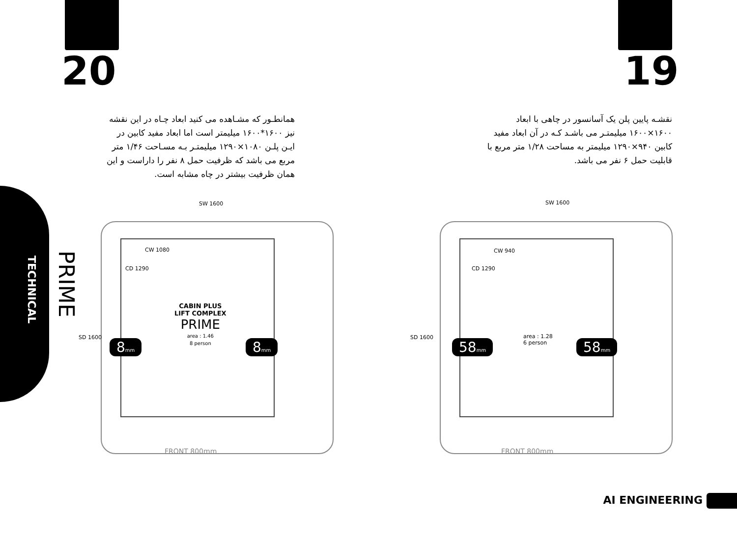20 19
همانطـور که مشـاهده می کنید ابعاد چـاه در این نقشه نیز ۱۶۰۰*۱۶۰۰ میلیمتر است اما ابعاد مفید کابین در ایـن پلـن ۱۰۸۰×۱۲۹۰ میلیمتـر بـه مسـاحت ۱/۴۶ متر مربع می باشد که ظرفیت حمل ۸ نفر را داراست و این همان ظرفیت بیشتر در چاه مشابه است.
نقشـه پایین پلن یک آسانسور در چاهی با ابعاد ۱۶۰۰×۱۶۰۰ میلیمتـر می باشـد کـه در آن ابعاد مفید کابین ۹۴۰×۱۲۹۰ میلیمتر به مساحت ۱/۲۸ متر مربع با قابلیت حمل ۶ نفر می باشد.
TECHNICAL
PRIME
SW 1600
CW 1080
CD 1290
SD 1600
CABIN PLUS
LIFT COMPLEX
PRIME
area : 1.46
8 person
8mm 8mm
FRONT 800mm
SW 1600
CW 940
CD 1290
SD 1600
area : 1.28
6 person
58mm 58mm
FRONT 800mm
AI ENGINEERING